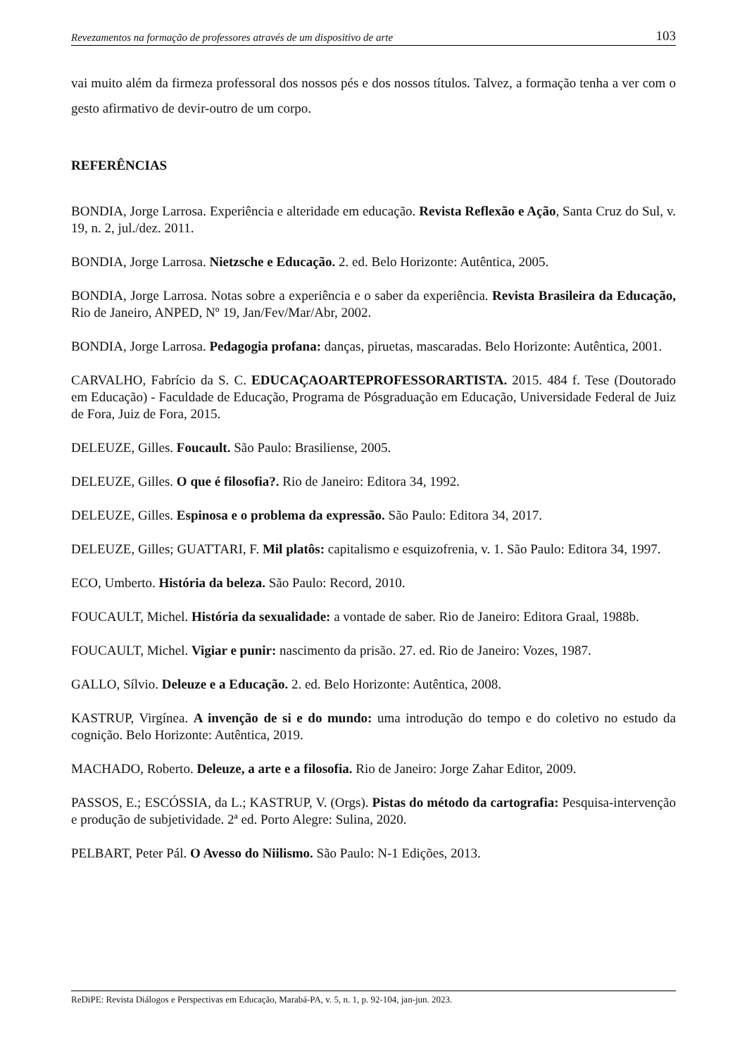Revezamentos na formação de professores através de um dispositivo de arte 103
vai muito além da firmeza professoral dos nossos pés e dos nossos títulos. Talvez, a formação tenha a ver com o gesto afirmativo de devir-outro de um corpo.
REFERÊNCIAS
BONDIA, Jorge Larrosa. Experiência e alteridade em educação. Revista Reflexão e Ação, Santa Cruz do Sul, v. 19, n. 2, jul./dez. 2011.
BONDIA, Jorge Larrosa. Nietzsche e Educação. 2. ed. Belo Horizonte: Autêntica, 2005.
BONDIA, Jorge Larrosa. Notas sobre a experiência e o saber da experiência. Revista Brasileira da Educação, Rio de Janeiro, ANPED, Nº 19, Jan/Fev/Mar/Abr, 2002.
BONDIA, Jorge Larrosa. Pedagogia profana: danças, piruetas, mascaradas. Belo Horizonte: Autêntica, 2001.
CARVALHO, Fabrício da S. C. EDUCAÇAOARTEPROFESSORARTISTA. 2015. 484 f. Tese (Doutorado em Educação) - Faculdade de Educação, Programa de Pósgraduação em Educação, Universidade Federal de Juiz de Fora, Juiz de Fora, 2015.
DELEUZE, Gilles. Foucault. São Paulo: Brasiliense, 2005.
DELEUZE, Gilles. O que é filosofia?. Rio de Janeiro: Editora 34, 1992.
DELEUZE, Gilles. Espinosa e o problema da expressão. São Paulo: Editora 34, 2017.
DELEUZE, Gilles; GUATTARI, F. Mil platôs: capitalismo e esquizofrenia, v. 1. São Paulo: Editora 34, 1997.
ECO, Umberto. História da beleza. São Paulo: Record, 2010.
FOUCAULT, Michel. História da sexualidade: a vontade de saber. Rio de Janeiro: Editora Graal, 1988b.
FOUCAULT, Michel. Vigiar e punir: nascimento da prisão. 27. ed. Rio de Janeiro: Vozes, 1987.
GALLO, Sílvio. Deleuze e a Educação. 2. ed. Belo Horizonte: Autêntica, 2008.
KASTRUP, Virgínea. A invenção de si e do mundo: uma introdução do tempo e do coletivo no estudo da cognição. Belo Horizonte: Autêntica, 2019.
MACHADO, Roberto. Deleuze, a arte e a filosofia. Rio de Janeiro: Jorge Zahar Editor, 2009.
PASSOS, E.; ESCÓSSIA, da L.; KASTRUP, V. (Orgs). Pistas do método da cartografia: Pesquisa-intervenção e produção de subjetividade. 2ª ed. Porto Alegre: Sulina, 2020.
PELBART, Peter Pál. O Avesso do Niilismo. São Paulo: N-1 Edições, 2013.
ReDiPE: Revista Diálogos e Perspectivas em Educação, Marabá-PA, v. 5, n. 1, p. 92-104, jan-jun. 2023.